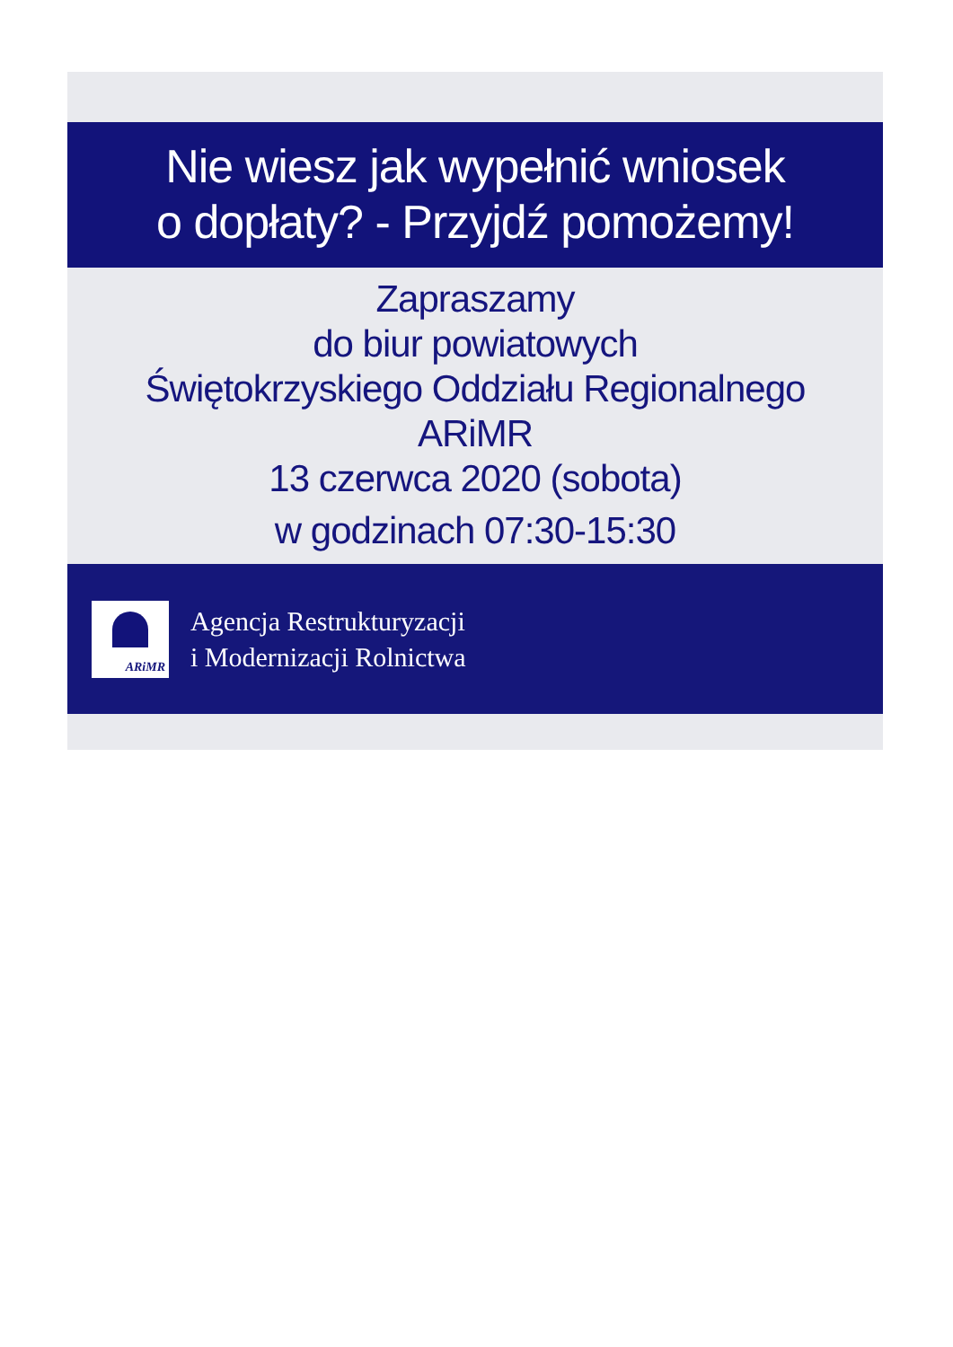Nie wiesz jak wypełnić wniosek
o dopłaty? - Przyjdź pomożemy!
Zapraszamy
do biur powiatowych
Świętokrzyskiego Oddziału Regionalnego
ARiMR
13 czerwca 2020 (sobota)
w godzinach 07:30-15:30
ARiMR
Agencja Restrukturyzacji
i Modernizacji Rolnictwa